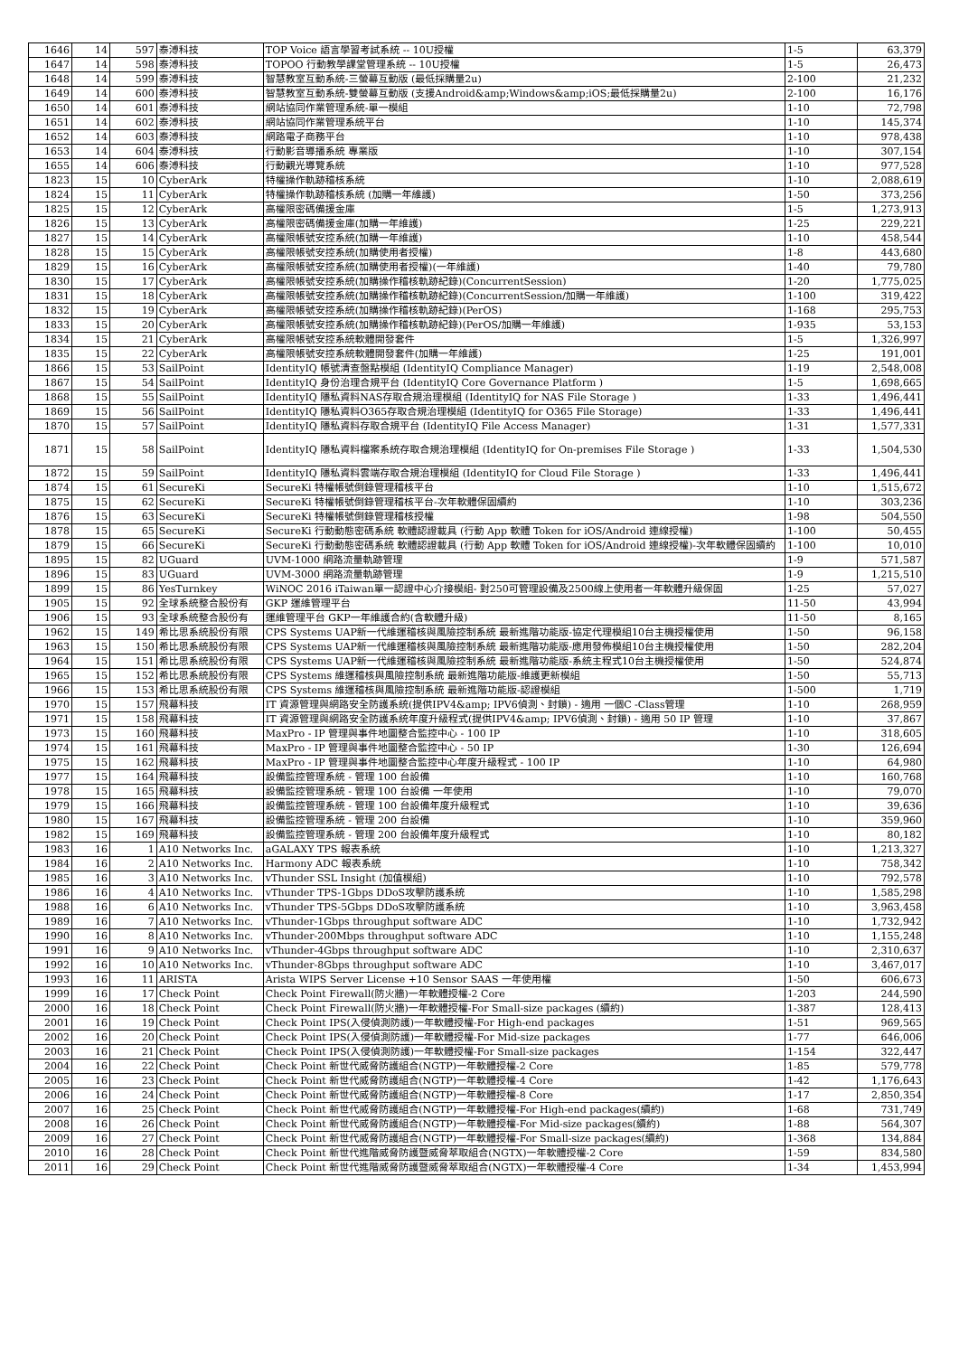| 1646 | 14 | 597 | 泰溥科技 | TOP Voice 語言學習考試系統 -- 10U授權 | 1-5 | 63,379 |
| 1647 | 14 | 598 | 泰溥科技 | TOPOO 行動教學課堂管理系統 -- 10U授權 | 1-5 | 26,473 |
| 1648 | 14 | 599 | 泰溥科技 | 智慧教室互動系統-三螢幕互動版 (最低採購量2u) | 2-100 | 21,232 |
| 1649 | 14 | 600 | 泰溥科技 | 智慧教室互動系統-雙螢幕互動版 (支援Android&amp;Windows&amp;iOS;最低採購量2u) | 2-100 | 16,176 |
| 1650 | 14 | 601 | 泰溥科技 | 網站協同作業管理系統-單一模組 | 1-10 | 72,798 |
| 1651 | 14 | 602 | 泰溥科技 | 網站協同作業管理系統平台 | 1-10 | 145,374 |
| 1652 | 14 | 603 | 泰溥科技 | 網路電子商務平台 | 1-10 | 978,438 |
| 1653 | 14 | 604 | 泰溥科技 | 行動影音導播系統 專業版 | 1-10 | 307,154 |
| 1655 | 14 | 606 | 泰溥科技 | 行動觀光導覽系統 | 1-10 | 977,528 |
| 1823 | 15 | 10 | CyberArk | 特權操作軌跡稽核系統 | 1-10 | 2,088,619 |
| 1824 | 15 | 11 | CyberArk | 特權操作軌跡稽核系統 (加購一年維護) | 1-50 | 373,256 |
| 1825 | 15 | 12 | CyberArk | 高權限密碼備援金庫 | 1-5 | 1,273,913 |
| 1826 | 15 | 13 | CyberArk | 高權限密碼備援金庫(加購一年維護) | 1-25 | 229,221 |
| 1827 | 15 | 14 | CyberArk | 高權限帳號安控系統(加購一年維護) | 1-10 | 458,544 |
| 1828 | 15 | 15 | CyberArk | 高權限帳號安控系統(加購使用者授權) | 1-8 | 443,680 |
| 1829 | 15 | 16 | CyberArk | 高權限帳號安控系統(加購使用者授權)(一年維護) | 1-40 | 79,780 |
| 1830 | 15 | 17 | CyberArk | 高權限帳號安控系統(加購操作稽核軌跡紀錄)(ConcurrentSession) | 1-20 | 1,775,025 |
| 1831 | 15 | 18 | CyberArk | 高權限帳號安控系統(加購操作稽核軌跡紀錄)(ConcurrentSession/加購一年維護) | 1-100 | 319,422 |
| 1832 | 15 | 19 | CyberArk | 高權限帳號安控系統(加購操作稽核軌跡紀錄)(PerOS) | 1-168 | 295,753 |
| 1833 | 15 | 20 | CyberArk | 高權限帳號安控系統(加購操作稽核軌跡紀錄)(PerOS/加購一年維護) | 1-935 | 53,153 |
| 1834 | 15 | 21 | CyberArk | 高權限帳號安控系統軟體開發套件 | 1-5 | 1,326,997 |
| 1835 | 15 | 22 | CyberArk | 高權限帳號安控系統軟體開發套件(加購一年維護) | 1-25 | 191,001 |
| 1866 | 15 | 53 | SailPoint | IdentityIQ 帳號清查盤點模組 (IdentityIQ Compliance Manager) | 1-19 | 2,548,008 |
| 1867 | 15 | 54 | SailPoint | IdentityIQ 身份治理合規平台 (IdentityIQ Core Governance Platform ) | 1-5 | 1,698,665 |
| 1868 | 15 | 55 | SailPoint | IdentityIQ 隱私資料NAS存取合規治理模組 (IdentityIQ for NAS File Storage ) | 1-33 | 1,496,441 |
| 1869 | 15 | 56 | SailPoint | IdentityIQ 隱私資料O365存取合規治理模組 (IdentityIQ for O365 File Storage) | 1-33 | 1,496,441 |
| 1870 | 15 | 57 | SailPoint | IdentityIQ 隱私資料存取合規平台 (IdentityIQ File Access Manager) | 1-31 | 1,577,331 |
| 1871 | 15 | 58 | SailPoint | IdentityIQ 隱私資料檔案系統存取合規治理模組 (IdentityIQ for On-premises File Storage ) | 1-33 | 1,504,530 |
| 1872 | 15 | 59 | SailPoint | IdentityIQ 隱私資料雲端存取合規治理模組 (IdentityIQ for Cloud File Storage ) | 1-33 | 1,496,441 |
| 1874 | 15 | 61 | SecureKi | SecureKi 特權帳號倒錄管理稽核平台 | 1-10 | 1,515,672 |
| 1875 | 15 | 62 | SecureKi | SecureKi 特權帳號倒錄管理稽核平台-次年軟體保固續約 | 1-10 | 303,236 |
| 1876 | 15 | 63 | SecureKi | SecureKi 特權帳號倒錄管理稽核授權 | 1-98 | 504,550 |
| 1878 | 15 | 65 | SecureKi | SecureKi 行動動態密碼系統 軟體認證載具 (行動 App 軟體 Token for iOS/Android 連線授權) | 1-100 | 50,455 |
| 1879 | 15 | 66 | SecureKi | SecureKi 行動動態密碼系統 軟體認證載具 (行動 App 軟體 Token for iOS/Android 連線授權)-次年軟體保固續約 | 1-100 | 10,010 |
| 1895 | 15 | 82 | UGuard | UVM-1000 網路流量軌跡管理 | 1-9 | 571,587 |
| 1896 | 15 | 83 | UGuard | UVM-3000 網路流量軌跡管理 | 1-9 | 1,215,510 |
| 1899 | 15 | 86 | YesTurnkey | WiNOC 2016 iTaiwan單一認證中心介接模組- 對250可管理設備及2500線上使用者一年軟體升級保固 | 1-25 | 57,027 |
| 1905 | 15 | 92 | 全球系統整合股份有 | GKP 運維管理平台 | 11-50 | 43,994 |
| 1906 | 15 | 93 | 全球系統整合股份有 | 運維管理平台 GKP一年維護合約(含軟體升級) | 11-50 | 8,165 |
| 1962 | 15 | 149 | 希比思系統股份有限 | CPS Systems UAP新一代維運稽核與風險控制系統 最新進階功能版-協定代理模組10台主機授權使用 | 1-50 | 96,158 |
| 1963 | 15 | 150 | 希比思系統股份有限 | CPS Systems UAP新一代維運稽核與風險控制系統 最新進階功能版-應用發佈模組10台主機授權使用 | 1-50 | 282,204 |
| 1964 | 15 | 151 | 希比思系統股份有限 | CPS Systems UAP新一代維運稽核與風險控制系統 最新進階功能版-系統主程式10台主機授權使用 | 1-50 | 524,874 |
| 1965 | 15 | 152 | 希比思系統股份有限 | CPS Systems 維運稽核與風險控制系統 最新進階功能版-維護更新模組 | 1-50 | 55,713 |
| 1966 | 15 | 153 | 希比思系統股份有限 | CPS Systems 維運稽核與風險控制系統 最新進階功能版-認證模組 | 1-500 | 1,719 |
| 1970 | 15 | 157 | 飛幕科技 | IT 資源管理與網路安全防護系統(提供IPV4&amp; IPV6偵測、封鎖) - 適用 一個C -Class管理 | 1-10 | 268,959 |
| 1971 | 15 | 158 | 飛幕科技 | IT 資源管理與網路安全防護系統年度升級程式(提供IPV4&amp; IPV6偵測、封鎖) - 適用 50 IP 管理 | 1-10 | 37,867 |
| 1973 | 15 | 160 | 飛幕科技 | MaxPro - IP 管理與事件地圖整合監控中心 - 100 IP | 1-10 | 318,605 |
| 1974 | 15 | 161 | 飛幕科技 | MaxPro - IP 管理與事件地圖整合監控中心 - 50 IP | 1-30 | 126,694 |
| 1975 | 15 | 162 | 飛幕科技 | MaxPro - IP 管理與事件地圖整合監控中心年度升級程式 - 100 IP | 1-10 | 64,980 |
| 1977 | 15 | 164 | 飛幕科技 | 設備監控管理系統 - 管理 100 台設備 | 1-10 | 160,768 |
| 1978 | 15 | 165 | 飛幕科技 | 設備監控管理系統 - 管理 100 台設備 一年使用 | 1-10 | 79,070 |
| 1979 | 15 | 166 | 飛幕科技 | 設備監控管理系統 - 管理 100 台設備年度升級程式 | 1-10 | 39,636 |
| 1980 | 15 | 167 | 飛幕科技 | 設備監控管理系統 - 管理 200 台設備 | 1-10 | 359,960 |
| 1982 | 15 | 169 | 飛幕科技 | 設備監控管理系統 - 管理 200 台設備年度升級程式 | 1-10 | 80,182 |
| 1983 | 16 | 1 | A10 Networks Inc. | aGALAXY TPS 報表系統 | 1-10 | 1,213,327 |
| 1984 | 16 | 2 | A10 Networks Inc. | Harmony ADC 報表系統 | 1-10 | 758,342 |
| 1985 | 16 | 3 | A10 Networks Inc. | vThunder SSL Insight (加值模組) | 1-10 | 792,578 |
| 1986 | 16 | 4 | A10 Networks Inc. | vThunder TPS-1Gbps DDoS攻擊防護系統 | 1-10 | 1,585,298 |
| 1988 | 16 | 6 | A10 Networks Inc. | vThunder TPS-5Gbps DDoS攻擊防護系統 | 1-10 | 3,963,458 |
| 1989 | 16 | 7 | A10 Networks Inc. | vThunder-1Gbps throughput software ADC | 1-10 | 1,732,942 |
| 1990 | 16 | 8 | A10 Networks Inc. | vThunder-200Mbps throughput software ADC | 1-10 | 1,155,248 |
| 1991 | 16 | 9 | A10 Networks Inc. | vThunder-4Gbps throughput software ADC | 1-10 | 2,310,637 |
| 1992 | 16 | 10 | A10 Networks Inc. | vThunder-8Gbps throughput software ADC | 1-10 | 3,467,017 |
| 1993 | 16 | 11 | ARISTA | Arista WIPS Server License +10 Sensor SAAS 一年使用權 | 1-50 | 606,673 |
| 1999 | 16 | 17 | Check Point | Check Point Firewall(防火牆)一年軟體授權-2 Core | 1-203 | 244,590 |
| 2000 | 16 | 18 | Check Point | Check Point Firewall(防火牆)一年軟體授權-For Small-size packages (續約) | 1-387 | 128,413 |
| 2001 | 16 | 19 | Check Point | Check Point IPS(入侵偵測防護)一年軟體授權-For High-end packages | 1-51 | 969,565 |
| 2002 | 16 | 20 | Check Point | Check Point IPS(入侵偵測防護)一年軟體授權-For Mid-size packages | 1-77 | 646,006 |
| 2003 | 16 | 21 | Check Point | Check Point IPS(入侵偵測防護)一年軟體授權-For Small-size packages | 1-154 | 322,447 |
| 2004 | 16 | 22 | Check Point | Check Point 新世代威脅防護組合(NGTP)一年軟體授權-2 Core | 1-85 | 579,778 |
| 2005 | 16 | 23 | Check Point | Check Point 新世代威脅防護組合(NGTP)一年軟體授權-4 Core | 1-42 | 1,176,643 |
| 2006 | 16 | 24 | Check Point | Check Point 新世代威脅防護組合(NGTP)一年軟體授權-8 Core | 1-17 | 2,850,354 |
| 2007 | 16 | 25 | Check Point | Check Point 新世代威脅防護組合(NGTP)一年軟體授權-For High-end packages(續約) | 1-68 | 731,749 |
| 2008 | 16 | 26 | Check Point | Check Point 新世代威脅防護組合(NGTP)一年軟體授權-For Mid-size packages(續約) | 1-88 | 564,307 |
| 2009 | 16 | 27 | Check Point | Check Point 新世代威脅防護組合(NGTP)一年軟體授權-For Small-size packages(續約) | 1-368 | 134,884 |
| 2010 | 16 | 28 | Check Point | Check Point 新世代進階威脅防護暨威脅萃取組合(NGTX)一年軟體授權-2 Core | 1-59 | 834,580 |
| 2011 | 16 | 29 | Check Point | Check Point 新世代進階威脅防護暨威脅萃取組合(NGTX)一年軟體授權-4 Core | 1-34 | 1,453,994 |